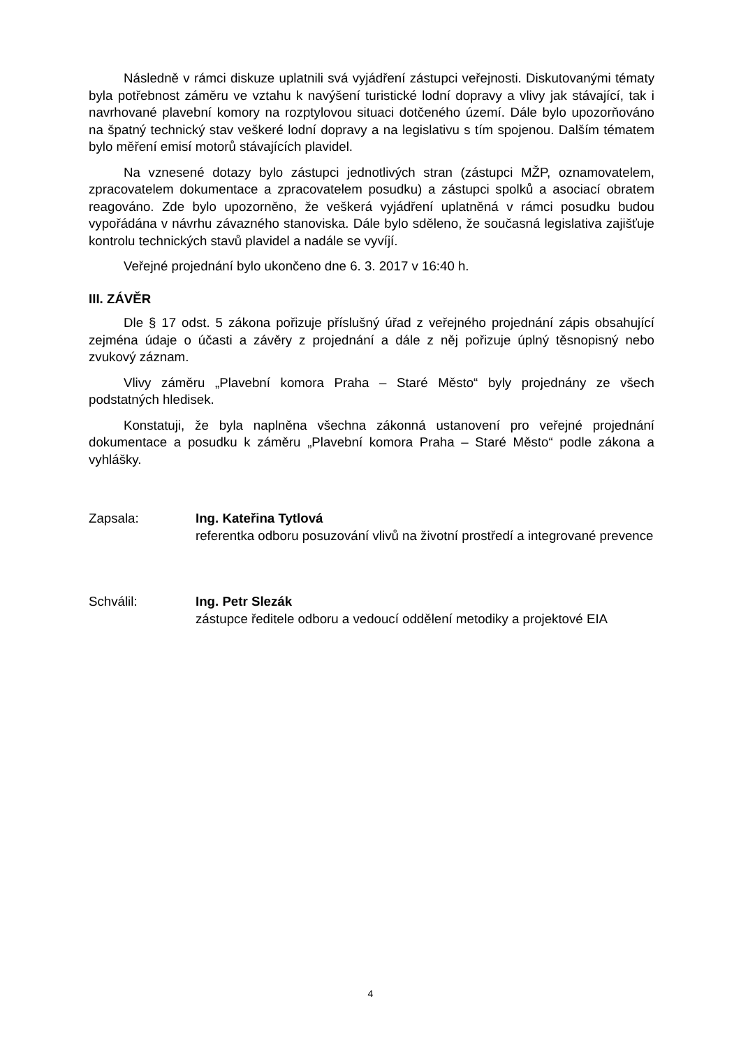Následně v rámci diskuze uplatnili svá vyjádření zástupci veřejnosti. Diskutovanými tématy byla potřebnost záměru ve vztahu k navýšení turistické lodní dopravy a vlivy jak stávající, tak i navrhované plavební komory na rozptylovou situaci dotčeného území. Dále bylo upozorňováno na špatný technický stav veškeré lodní dopravy a na legislativu s tím spojenou. Dalším tématem bylo měření emisí motorů stávajících plavidel.
Na vznesené dotazy bylo zástupci jednotlivých stran (zástupci MŽP, oznamovatelem, zpracovatelem dokumentace a zpracovatelem posudku) a zástupci spolků a asociací obratem reagováno. Zde bylo upozorněno, že veškerá vyjádření uplatněná v rámci posudku budou vypořádána v návrhu závazného stanoviska. Dále bylo sděleno, že současná legislativa zajišťuje kontrolu technických stavů plavidel a nadále se vyvíjí.
Veřejné projednání bylo ukončeno dne 6. 3. 2017 v 16:40 h.
III. ZÁVĚR
Dle § 17 odst. 5 zákona pořizuje příslušný úřad z veřejného projednání zápis obsahující zejména údaje o účasti a závěry z projednání a dále z něj pořizuje úplný těsnopisný nebo zvukový záznam.
Vlivy záměru „Plavební komora Praha – Staré Město“ byly projednány ze všech podstatných hledisek.
Konstatuji, že byla naplněna všechna zákonná ustanovení pro veřejné projednání dokumentace a posudku k záměru „Plavební komora Praha – Staré Město“ podle zákona a vyhlášky.
Zapsala: Ing. Kateřina Tytlová
referentka odboru posuzování vlivů na životní prostředí a integrované prevence
Schválil: Ing. Petr Slezák
zástupce ředitele odboru a vedoucí oddělení metodiky a projektové EIA
4